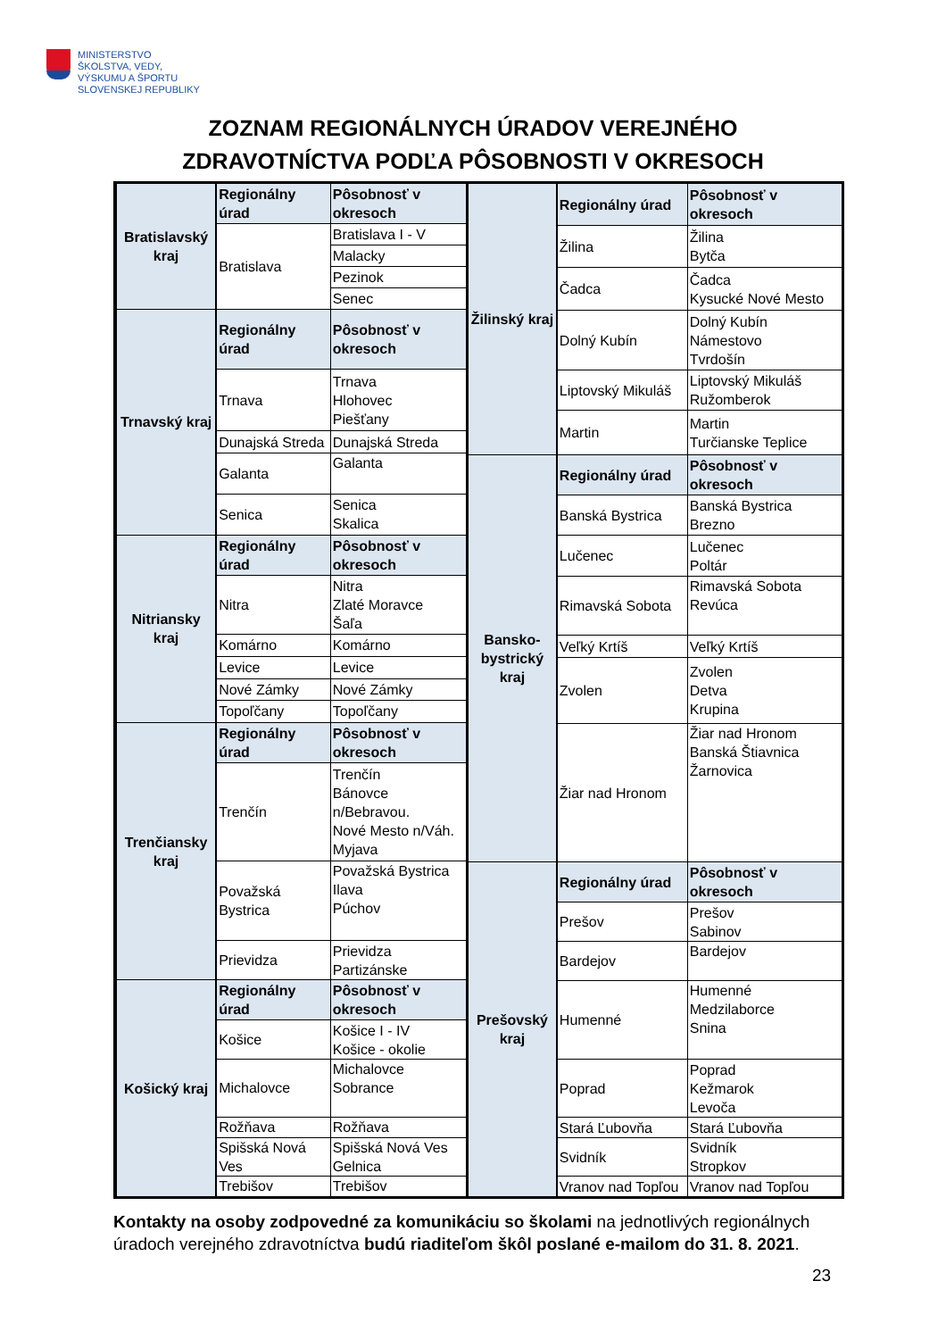MINISTERSTVO
ŠKOLSTVA, VEDY,
VÝSKUMU A ŠPORTU
SLOVENSKEJ REPUBLIKY
ZOZNAM REGIONÁLNYCH ÚRADOV VEREJNÉHO
ZDRAVOTNÍCTVA PODĽA PÔSOBNOSTI V OKRESOCH
| Bratislavský kraj | Regionálny úrad | Pôsobnosť v okresoch |
| | Bratislava | Bratislava I - V |
| | | Malacky |
| | | Pezinok |
| | | Senec |
| Trnavský kraj | Regionálny úrad | Pôsobnosť v okresoch |
| | Trnava | Trnava Hlohovec Piešťany |
| | Dunajská Streda | Dunajská Streda |
| | Galanta | Galanta |
| | Senica | Senica Skalica |
| Nitriansky kraj | Regionálny úrad | Pôsobnosť v okresoch |
| | Nitra | Nitra Zlaté Moravce Šaľa |
| | Komárno | Komárno |
| | Levice | Levice |
| | Nové Zámky | Nové Zámky |
| | Topoľčany | Topoľčany |
| Trenčiansky kraj | Regionálny úrad | Pôsobnosť v okresoch |
| | Trenčín | Trenčín Bánovce n/Bebravou. Nové Mesto n/Váh. Myjava |
| | Považská Bystrica | Považská Bystrica Ilava Púchov |
| | Prievidza | Prievidza Partizánske |
| Košický kraj | Regionálny úrad | Pôsobnosť v okresoch |
| | Košice | Košice I - IV Košice - okolie |
| | Michalovce | Michalovce Sobrance |
| | Rožňava | Rožňava |
| | Spišská Nová Ves | Spišská Nová Ves Gelnica |
| | Trebišov | Trebišov |
| Žilinský kraj | Regionálny úrad | Pôsobnosť v okresoch |
| | Žilina | Žilina Bytča |
| | Čadca | Čadca Kysucké Nové Mesto |
| | Dolný Kubín | Dolný Kubín Námestovo Tvrdošín |
| | Liptovský Mikuláš | Liptovský Mikuláš Ružomberok |
| | Martin | Martin Turčianske Teplice |
| Bansko-bystrický kraj | Regionálny úrad | Pôsobnosť v okresoch |
| | Banská Bystrica | Banská Bystrica Brezno |
| | Lučenec | Lučenec Poltár |
| | Rimavská Sobota | Rimavská Sobota Revúca |
| | Veľký Krtíš | Veľký Krtíš |
| | Zvolen | Zvolen Detva Krupina |
| | Žiar nad Hronom | Žiar nad Hronom Banská Štiavnica Žarnovica |
| Prešovský kraj | Regionálny úrad | Pôsobnosť v okresoch |
| | Prešov | Prešov Sabinov |
| | Bardejov | Bardejov |
| | Humenné | Humenné Medzilaborce Snina |
| | Poprad | Poprad Kežmarok Levoča |
| | Stará Ľubovňa | Stará Ľubovňa |
| | Svidník | Svidník Stropkov |
| | Vranov nad Topľou | Vranov nad Topľou |
Kontakty na osoby zodpovedné za komunikáciu so školami na jednotlivých regionálnych úradoch verejného zdravotníctva budú riaditeľom škôl poslané e-mailom do 31. 8. 2021.
23